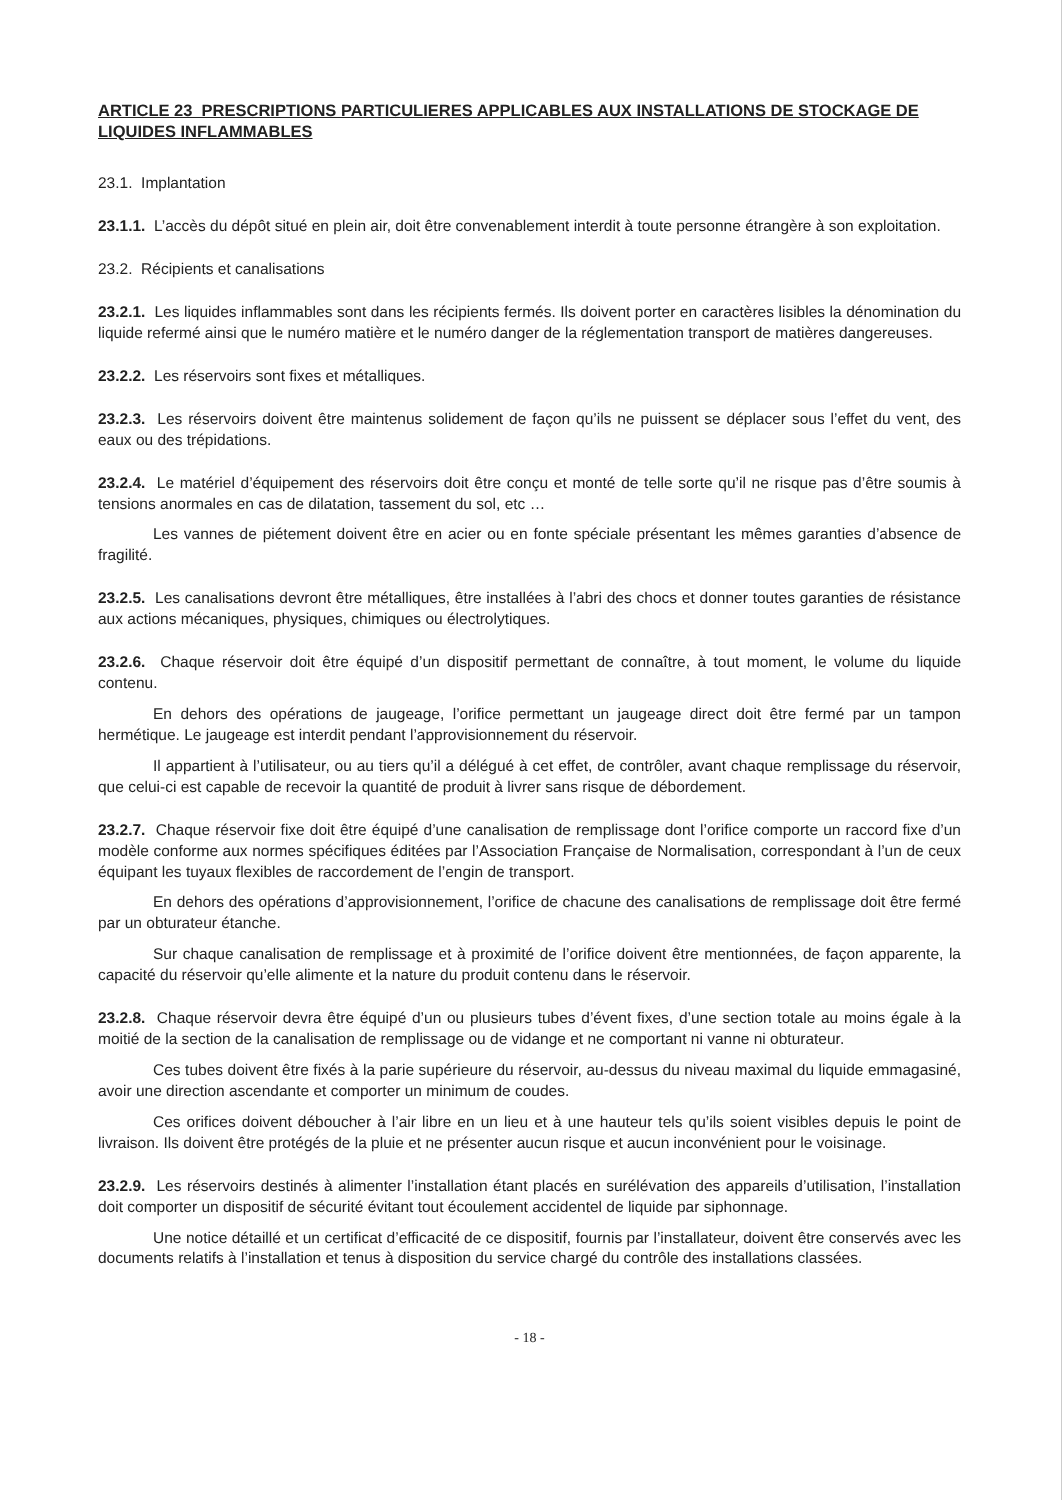ARTICLE 23 PRESCRIPTIONS PARTICULIERES APPLICABLES AUX INSTALLATIONS DE STOCKAGE DE LIQUIDES INFLAMMABLES
23.1. Implantation
23.1.1. L’accès du dépôt situé en plein air, doit être convenablement interdit à toute personne étrangère à son exploitation.
23.2. Récipients et canalisations
23.2.1. Les liquides inflammables sont dans les récipients fermés. Ils doivent porter en caractères lisibles la dénomination du liquide refermé ainsi que le numéro matière et le numéro danger de la réglementation transport de matières dangereuses.
23.2.2. Les réservoirs sont fixes et métalliques.
23.2.3. Les réservoirs doivent être maintenus solidement de façon qu’ils ne puissent se déplacer sous l’effet du vent, des eaux ou des trépidations.
23.2.4. Le matériel d’équipement des réservoirs doit être conçu et monté de telle sorte qu’il ne risque pas d’être soumis à tensions anormales en cas de dilatation, tassement du sol, etc …
Les vannes de piétement doivent être en acier ou en fonte spéciale présentant les mêmes garanties d’absence de fragilité.
23.2.5. Les canalisations devront être métalliques, être installées à l’abri des chocs et donner toutes garanties de résistance aux actions mécaniques, physiques, chimiques ou électrolytiques.
23.2.6. Chaque réservoir doit être équipé d’un dispositif permettant de connaître, à tout moment, le volume du liquide contenu.
En dehors des opérations de jaugeage, l’orifice permettant un jaugeage direct doit être fermé par un tampon hermétique. Le jaugeage est interdit pendant l’approvisionnement du réservoir.
Il appartient à l’utilisateur, ou au tiers qu’il a délégué à cet effet, de contrôler, avant chaque remplissage du réservoir, que celui-ci est capable de recevoir la quantité de produit à livrer sans risque de débordement.
23.2.7. Chaque réservoir fixe doit être équipé d’une canalisation de remplissage dont l’orifice comporte un raccord fixe d’un modèle conforme aux normes spécifiques éditées par l’Association Française de Normalisation, correspondant à l’un de ceux équipant les tuyaux flexibles de raccordement de l’engin de transport.
En dehors des opérations d’approvisionnement, l’orifice de chacune des canalisations de remplissage doit être fermé par un obturateur étanche.
Sur chaque canalisation de remplissage et à proximité de l’orifice doivent être mentionnées, de façon apparente, la capacité du réservoir qu’elle alimente et la nature du produit contenu dans le réservoir.
23.2.8. Chaque réservoir devra être équipé d’un ou plusieurs tubes d’évent fixes, d’une section totale au moins égale à la moitié de la section de la canalisation de remplissage ou de vidange et ne comportant ni vanne ni obturateur.
Ces tubes doivent être fixés à la parie supérieure du réservoir, au-dessus du niveau maximal du liquide emmagasiné, avoir une direction ascendante et comporter un minimum de coudes.
Ces orifices doivent déboucher à l’air libre en un lieu et à une hauteur tels qu’ils soient visibles depuis le point de livraison. Ils doivent être protégés de la pluie et ne présenter aucun risque et aucun inconvénient pour le voisinage.
23.2.9. Les réservoirs destinés à alimenter l’installation étant placés en surélévation des appareils d’utilisation, l’installation doit comporter un dispositif de sécurité évitant tout écoulement accidentel de liquide par siphonnage.
Une notice détaillé et un certificat d’efficacité de ce dispositif, fournis par l’installateur, doivent être conservés avec les documents relatifs à l’installation et tenus à disposition du service chargé du contrôle des installations classées.
- 18 -